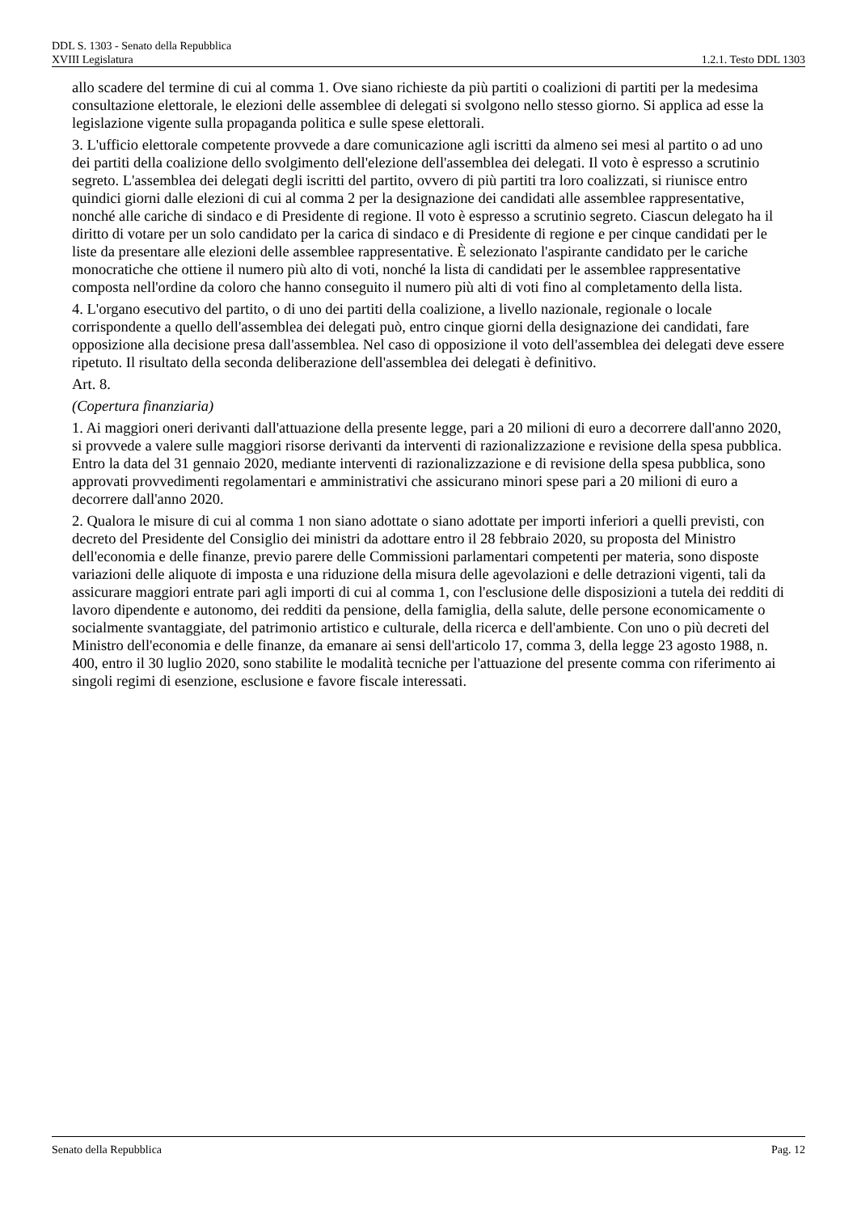DDL S. 1303 - Senato della Repubblica
XVIII Legislatura 1.2.1. Testo DDL 1303
allo scadere del termine di cui al comma 1. Ove siano richieste da più partiti o coalizioni di partiti per la medesima consultazione elettorale, le elezioni delle assemblee di delegati si svolgono nello stesso giorno. Si applica ad esse la legislazione vigente sulla propaganda politica e sulle spese elettorali.
3. L'ufficio elettorale competente provvede a dare comunicazione agli iscritti da almeno sei mesi al partito o ad uno dei partiti della coalizione dello svolgimento dell'elezione dell'assemblea dei delegati. Il voto è espresso a scrutinio segreto. L'assemblea dei delegati degli iscritti del partito, ovvero di più partiti tra loro coalizzati, si riunisce entro quindici giorni dalle elezioni di cui al comma 2 per la designazione dei candidati alle assemblee rappresentative, nonché alle cariche di sindaco e di Presidente di regione. Il voto è espresso a scrutinio segreto. Ciascun delegato ha il diritto di votare per un solo candidato per la carica di sindaco e di Presidente di regione e per cinque candidati per le liste da presentare alle elezioni delle assemblee rappresentative. È selezionato l'aspirante candidato per le cariche monocratiche che ottiene il numero più alto di voti, nonché la lista di candidati per le assemblee rappresentative composta nell'ordine da coloro che hanno conseguito il numero più alti di voti fino al completamento della lista.
4. L'organo esecutivo del partito, o di uno dei partiti della coalizione, a livello nazionale, regionale o locale corrispondente a quello dell'assemblea dei delegati può, entro cinque giorni della designazione dei candidati, fare opposizione alla decisione presa dall'assemblea. Nel caso di opposizione il voto dell'assemblea dei delegati deve essere ripetuto. Il risultato della seconda deliberazione dell'assemblea dei delegati è definitivo.
Art. 8.
(Copertura finanziaria)
1. Ai maggiori oneri derivanti dall'attuazione della presente legge, pari a 20 milioni di euro a decorrere dall'anno 2020, si provvede a valere sulle maggiori risorse derivanti da interventi di razionalizzazione e revisione della spesa pubblica. Entro la data del 31 gennaio 2020, mediante interventi di razionalizzazione e di revisione della spesa pubblica, sono approvati provvedimenti regolamentari e amministrativi che assicurano minori spese pari a 20 milioni di euro a decorrere dall'anno 2020.
2. Qualora le misure di cui al comma 1 non siano adottate o siano adottate per importi inferiori a quelli previsti, con decreto del Presidente del Consiglio dei ministri da adottare entro il 28 febbraio 2020, su proposta del Ministro dell'economia e delle finanze, previo parere delle Commissioni parlamentari competenti per materia, sono disposte variazioni delle aliquote di imposta e una riduzione della misura delle agevolazioni e delle detrazioni vigenti, tali da assicurare maggiori entrate pari agli importi di cui al comma 1, con l'esclusione delle disposizioni a tutela dei redditi di lavoro dipendente e autonomo, dei redditi da pensione, della famiglia, della salute, delle persone economicamente o socialmente svantaggiate, del patrimonio artistico e culturale, della ricerca e dell'ambiente. Con uno o più decreti del Ministro dell'economia e delle finanze, da emanare ai sensi dell'articolo 17, comma 3, della legge 23 agosto 1988, n. 400, entro il 30 luglio 2020, sono stabilite le modalità tecniche per l'attuazione del presente comma con riferimento ai singoli regimi di esenzione, esclusione e favore fiscale interessati.
Senato della Repubblica Pag. 12